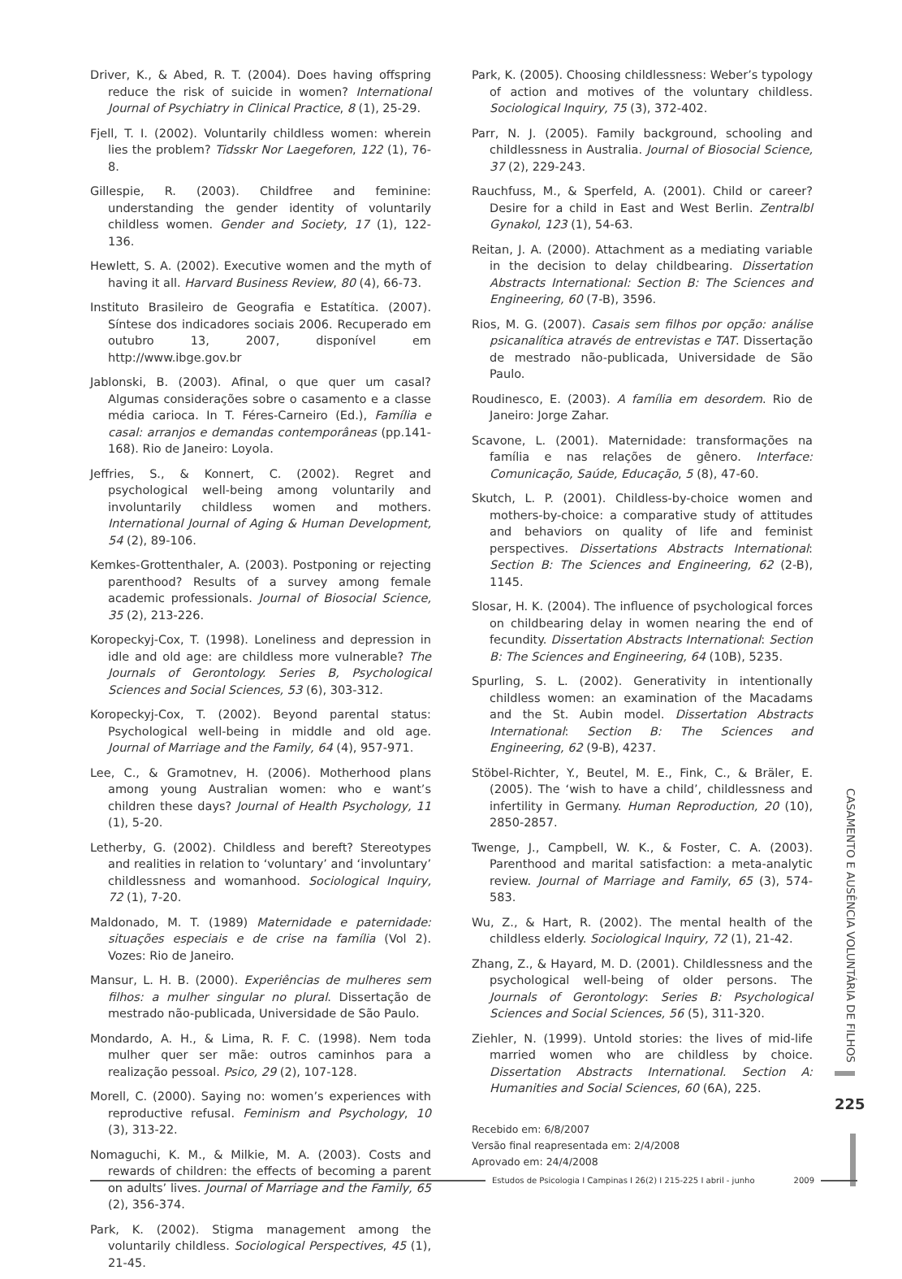Driver, K., & Abed, R. T. (2004). Does having offspring reduce the risk of suicide in women? International Journal of Psychiatry in Clinical Practice, 8 (1), 25-29.
Fjell, T. I. (2002). Voluntarily childless women: wherein lies the problem? Tidsskr Nor Laegeforen, 122 (1), 76-8.
Gillespie, R. (2003). Childfree and feminine: understanding the gender identity of voluntarily childless women. Gender and Society, 17 (1), 122-136.
Hewlett, S. A. (2002). Executive women and the myth of having it all. Harvard Business Review, 80 (4), 66-73.
Instituto Brasileiro de Geografia e Estatítica. (2007). Síntese dos indicadores sociais 2006. Recuperado em outubro 13, 2007, disponível em http://www.ibge.gov.br
Jablonski, B. (2003). Afinal, o que quer um casal? Algumas considerações sobre o casamento e a classe média carioca. In T. Féres-Carneiro (Ed.), Família e casal: arranjos e demandas contemporâneas (pp.141-168). Rio de Janeiro: Loyola.
Jeffries, S., & Konnert, C. (2002). Regret and psychological well-being among voluntarily and involuntarily childless women and mothers. International Journal of Aging & Human Development, 54 (2), 89-106.
Kemkes-Grottenthaler, A. (2003). Postponing or rejecting parenthood? Results of a survey among female academic professionals. Journal of Biosocial Science, 35 (2), 213-226.
Koropeckyj-Cox, T. (1998). Loneliness and depression in idle and old age: are childless more vulnerable? The Journals of Gerontology. Series B, Psychological Sciences and Social Sciences, 53 (6), 303-312.
Koropeckyj-Cox, T. (2002). Beyond parental status: Psychological well-being in middle and old age. Journal of Marriage and the Family, 64 (4), 957-971.
Lee, C., & Gramotnev, H. (2006). Motherhood plans among young Australian women: who e want’s children these days? Journal of Health Psychology, 11 (1), 5-20.
Letherby, G. (2002). Childless and bereft? Stereotypes and realities in relation to ‘voluntary’ and ‘involuntary’ childlessness and womanhood. Sociological Inquiry, 72 (1), 7-20.
Maldonado, M. T. (1989) Maternidade e paternidade: situações especiais e de crise na família (Vol 2). Vozes: Rio de Janeiro.
Mansur, L. H. B. (2000). Experiências de mulheres sem filhos: a mulher singular no plural. Dissertação de mestrado não-publicada, Universidade de São Paulo.
Mondardo, A. H., & Lima, R. F. C. (1998). Nem toda mulher quer ser mãe: outros caminhos para a realização pessoal. Psico, 29 (2), 107-128.
Morell, C. (2000). Saying no: women’s experiences with reproductive refusal. Feminism and Psychology, 10 (3), 313-22.
Nomaguchi, K. M., & Milkie, M. A. (2003). Costs and rewards of children: the effects of becoming a parent on adults’ lives. Journal of Marriage and the Family, 65 (2), 356-374.
Park, K. (2002). Stigma management among the voluntarily childless. Sociological Perspectives, 45 (1), 21-45.
Park, K. (2005). Choosing childlessness: Weber’s typology of action and motives of the voluntary childless. Sociological Inquiry, 75 (3), 372-402.
Parr, N. J. (2005). Family background, schooling and childlessness in Australia. Journal of Biosocial Science, 37 (2), 229-243.
Rauchfuss, M., & Sperfeld, A. (2001). Child or career? Desire for a child in East and West Berlin. Zentralbl Gynakol, 123 (1), 54-63.
Reitan, J. A. (2000). Attachment as a mediating variable in the decision to delay childbearing. Dissertation Abstracts International: Section B: The Sciences and Engineering, 60 (7-B), 3596.
Rios, M. G. (2007). Casais sem filhos por opção: análise psicanalítica através de entrevistas e TAT. Dissertação de mestrado não-publicada, Universidade de São Paulo.
Roudinesco, E. (2003). A família em desordem. Rio de Janeiro: Jorge Zahar.
Scavone, L. (2001). Maternidade: transformações na família e nas relações de gênero. Interface: Comunicação, Saúde, Educação, 5 (8), 47-60.
Skutch, L. P. (2001). Childless-by-choice women and mothers-by-choice: a comparative study of attitudes and behaviors on quality of life and feminist perspectives. Dissertations Abstracts International: Section B: The Sciences and Engineering, 62 (2-B), 1145.
Slosar, H. K. (2004). The influence of psychological forces on childbearing delay in women nearing the end of fecundity. Dissertation Abstracts International: Section B: The Sciences and Engineering, 64 (10B), 5235.
Spurling, S. L. (2002). Generativity in intentionally childless women: an examination of the Macadams and the St. Aubin model. Dissertation Abstracts International: Section B: The Sciences and Engineering, 62 (9-B), 4237.
Stöbel-Richter, Y., Beutel, M. E., Fink, C., & Bräler, E. (2005). The ‘wish to have a child’, childlessness and infertility in Germany. Human Reproduction, 20 (10), 2850-2857.
Twenge, J., Campbell, W. K., & Foster, C. A. (2003). Parenthood and marital satisfaction: a meta-analytic review. Journal of Marriage and Family, 65 (3), 574-583.
Wu, Z., & Hart, R. (2002). The mental health of the childless elderly. Sociological Inquiry, 72 (1), 21-42.
Zhang, Z., & Hayard, M. D. (2001). Childlessness and the psychological well-being of older persons. The Journals of Gerontology: Series B: Psychological Sciences and Social Sciences, 56 (5), 311-320.
Ziehler, N. (1999). Untold stories: the lives of mid-life married women who are childless by choice. Dissertation Abstracts International. Section A: Humanities and Social Sciences, 60 (6A), 225.
Recebido em: 6/8/2007
Versão final reapresentada em: 2/4/2008
Aprovado em: 24/4/2008
CASAMENTO E AUSÊNCIA VOLUNTÁRIA DE FILHOS
225
Estudos de Psicologia I Campinas I 26(2) I 215-225 I abril - junho 2009